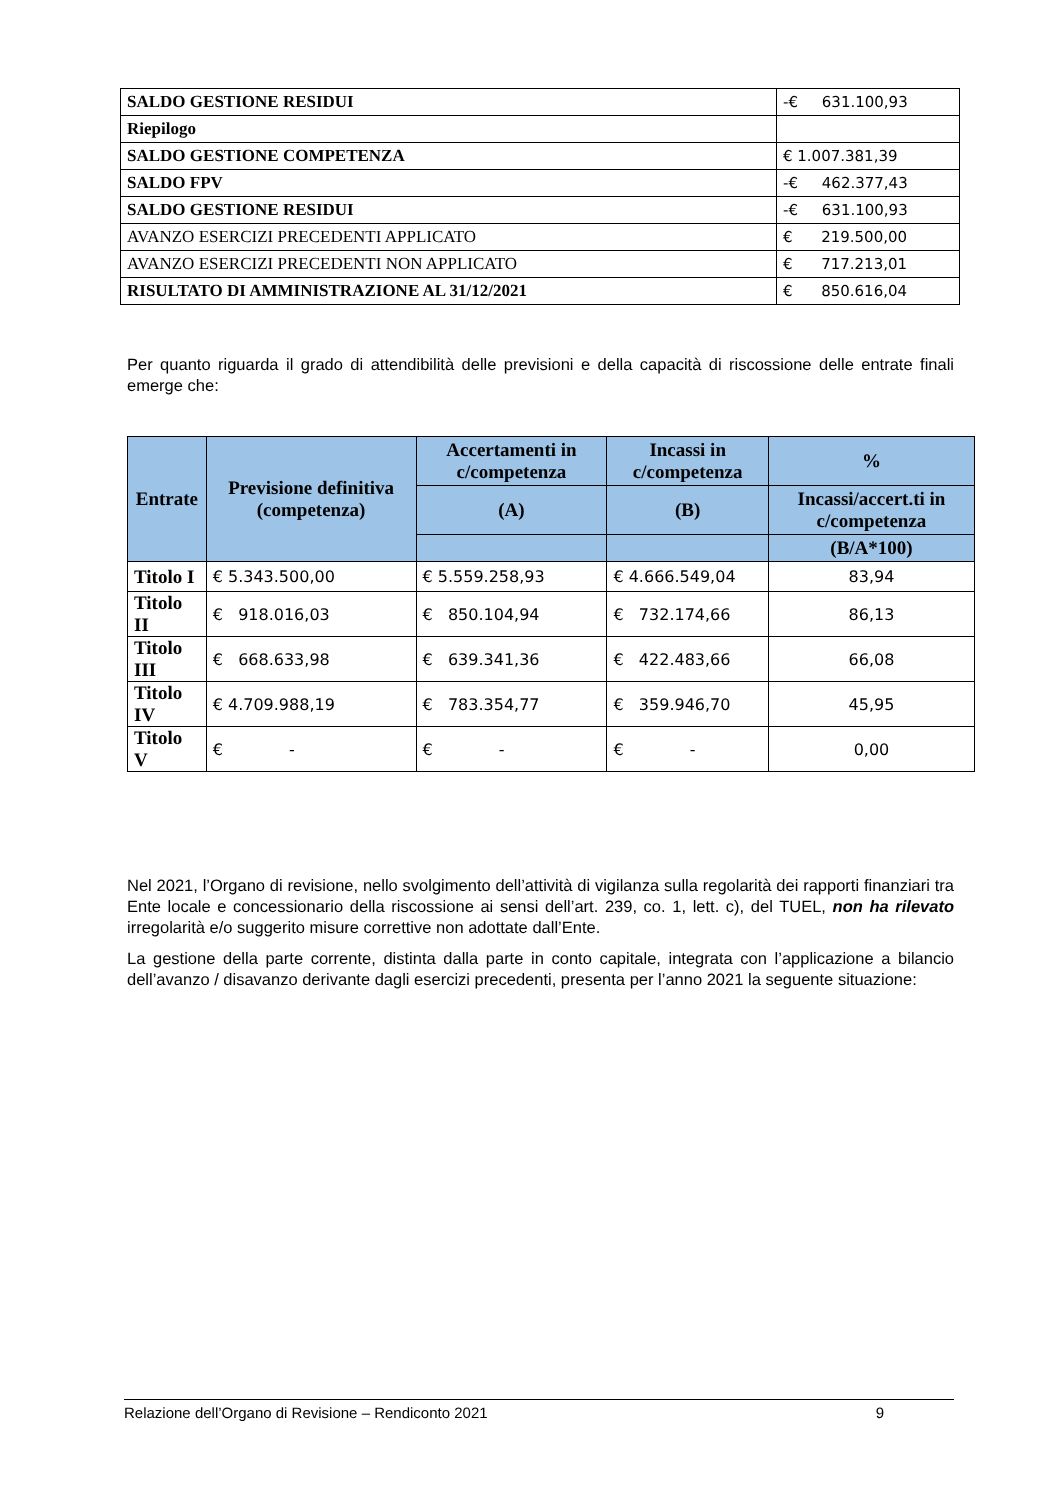| SALDO GESTIONE RESIDUI | -€ 631.100,93 |
| Riepilogo | |
| SALDO GESTIONE COMPETENZA | € 1.007.381,39 |
| SALDO FPV | -€ 462.377,43 |
| SALDO GESTIONE RESIDUI | -€ 631.100,93 |
| AVANZO ESERCIZI PRECEDENTI APPLICATO | € 219.500,00 |
| AVANZO ESERCIZI PRECEDENTI NON APPLICATO | € 717.213,01 |
| RISULTATO DI AMMINISTRAZIONE AL 31/12/2021 | € 850.616,04 |
Per quanto riguarda il grado di attendibilità delle previsioni e della capacità di riscossione delle entrate finali emerge che:
| Entrate | Previsione definitiva (competenza) | Accertamenti in c/competenza | Incassi in c/competenza | % |
| --- | --- | --- | --- | --- |
| | | (A) | (B) | Incassi/accert.ti in c/competenza |
| | | | | (B/A*100) |
| Titolo I | € 5.343.500,00 | € 5.559.258,93 | € 4.666.549,04 | 83,94 |
| Titolo II | € 918.016,03 | € 850.104,94 | € 732.174,66 | 86,13 |
| Titolo III | € 668.633,98 | € 639.341,36 | € 422.483,66 | 66,08 |
| Titolo IV | € 4.709.988,19 | € 783.354,77 | € 359.946,70 | 45,95 |
| Titolo V | € - | € - | € - | 0,00 |
Nel 2021, l’Organo di revisione, nello svolgimento dell’attività di vigilanza sulla regolarità dei rapporti finanziari tra Ente locale e concessionario della riscossione ai sensi dell’art. 239, co. 1, lett. c), del TUEL, non ha rilevato irregolarità e/o suggerito misure correttive non adottate dall’Ente.
La gestione della parte corrente, distinta dalla parte in conto capitale, integrata con l’applicazione a bilancio dell’avanzo / disavanzo derivante dagli esercizi precedenti, presenta per l’anno 2021 la seguente situazione:
Relazione dell’Organo di Revisione – Rendiconto 2021 9